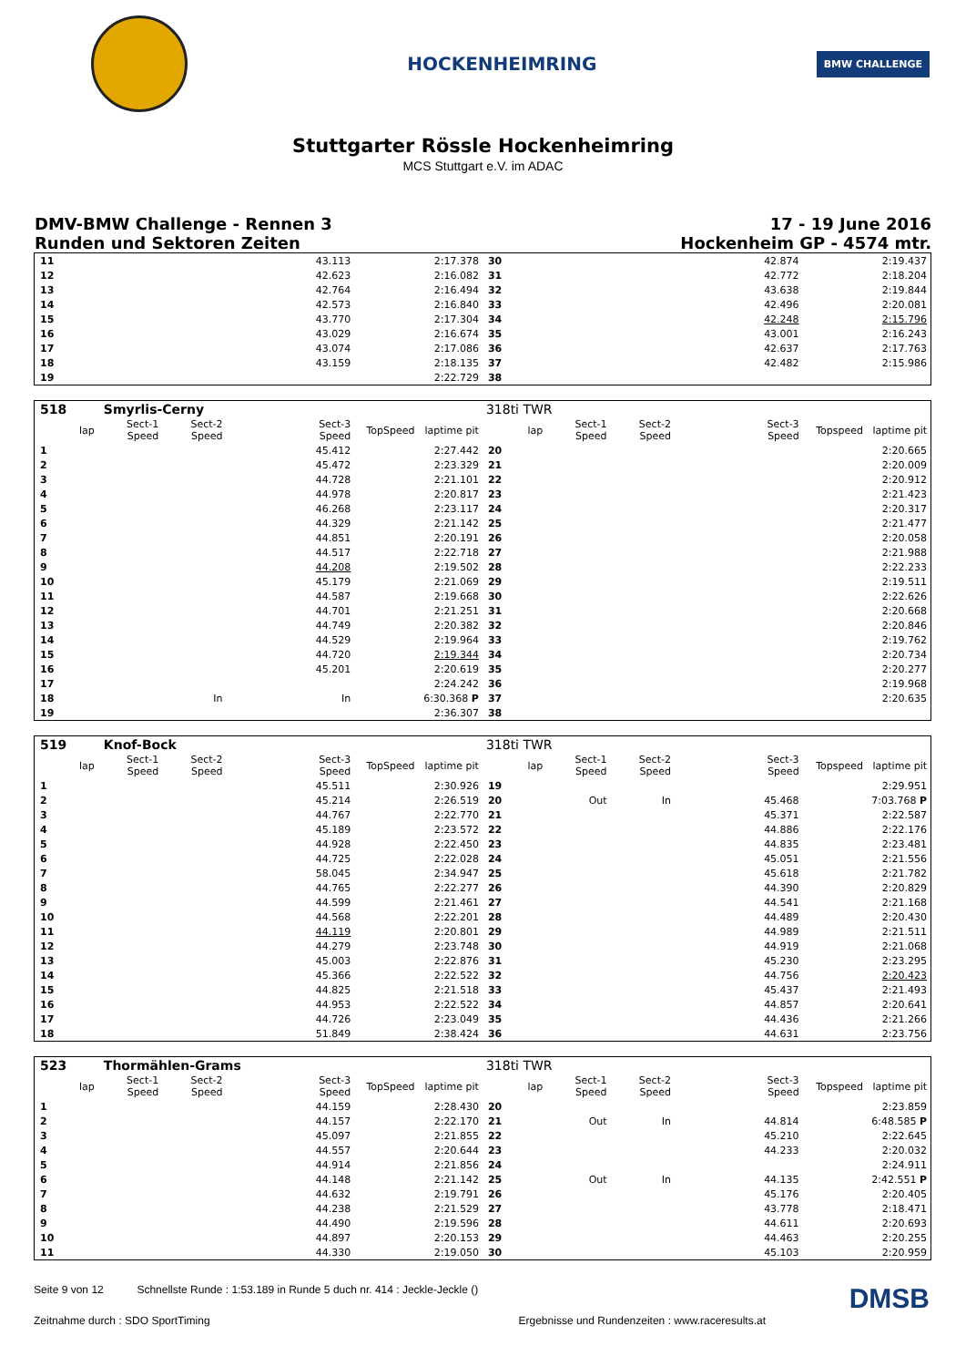HOCKENHEIMRING
BMW CHALLENGE
Stuttgarter Rössle Hockenheimring
MCS Stuttgart e.V. im ADAC
DMV-BMW Challenge - Rennen 3
Runden und Sektoren Zeiten
17 - 19 June 2016
Hockenheim GP - 4574 mtr.
| 11 | | | | 43.113 | | 2:17.378 | 30 | | | | 42.874 | | 2:19.437 |
| 12 | | | | 42.623 | | 2:16.082 | 31 | | | | 42.772 | | 2:18.204 |
| 13 | | | | 42.764 | | 2:16.494 | 32 | | | | 43.638 | | 2:19.844 |
| 14 | | | | 42.573 | | 2:16.840 | 33 | | | | 42.496 | | 2:20.081 |
| 15 | | | | 43.770 | | 2:17.304 | 34 | | | | 42.248 | | 2:15.796 |
| 16 | | | | 43.029 | | 2:16.674 | 35 | | | | 43.001 | | 2:16.243 |
| 17 | | | | 43.074 | | 2:17.086 | 36 | | | | 42.637 | | 2:17.763 |
| 18 | | | | 43.159 | | 2:18.135 | 37 | | | | 42.482 | | 2:15.986 |
| 19 | | | | | | 2:22.729 | 38 | | | | | | |
| 518 | Smyrlis-Cerny | | | | | | 318ti TWR | | | | | | |
| --- | --- | --- | --- | --- | --- | --- | --- | --- | --- | --- | --- | --- | --- |
| lap | Sect-1 Speed | Sect-2 Speed | | Sect-3 Speed | TopSpeed | laptime pit | lap | Sect-1 Speed | Sect-2 Speed | | Sect-3 Speed | Topspeed | laptime pit |
| 1 | | | | 45.412 | | 2:27.442 | 20 | | | | | | 2:20.665 |
| 2 | | | | 45.472 | | 2:23.329 | 21 | | | | | | 2:20.009 |
| 3 | | | | 44.728 | | 2:21.101 | 22 | | | | | | 2:20.912 |
| 4 | | | | 44.978 | | 2:20.817 | 23 | | | | | | 2:21.423 |
| 5 | | | | 46.268 | | 2:23.117 | 24 | | | | | | 2:20.317 |
| 6 | | | | 44.329 | | 2:21.142 | 25 | | | | | | 2:21.477 |
| 7 | | | | 44.851 | | 2:20.191 | 26 | | | | | | 2:20.058 |
| 8 | | | | 44.517 | | 2:22.718 | 27 | | | | | | 2:21.988 |
| 9 | | | | 44.208 | | 2:19.502 | 28 | | | | | | 2:22.233 |
| 10 | | | | 45.179 | | 2:21.069 | 29 | | | | | | 2:19.511 |
| 11 | | | | 44.587 | | 2:19.668 | 30 | | | | | | 2:22.626 |
| 12 | | | | 44.701 | | 2:21.251 | 31 | | | | | | 2:20.668 |
| 13 | | | | 44.749 | | 2:20.382 | 32 | | | | | | 2:20.846 |
| 14 | | | | 44.529 | | 2:19.964 | 33 | | | | | | 2:19.762 |
| 15 | | | | 44.720 | | 2:19.344 | 34 | | | | | | 2:20.734 |
| 16 | | | | 45.201 | | 2:20.619 | 35 | | | | | | 2:20.277 |
| 17 | | | | | | 2:24.242 | 36 | | | | | | 2:19.968 |
| 18 | | In | | In | | 6:30.368 P | 37 | | | | | | 2:20.635 |
| 19 | | | | | | 2:36.307 | 38 | | | | | | |
| 519 | Knof-Bock | | | | | | 318ti TWR | | | | | | |
| --- | --- | --- | --- | --- | --- | --- | --- | --- | --- | --- | --- | --- | --- |
| lap | Sect-1 Speed | Sect-2 Speed | | Sect-3 Speed | TopSpeed | laptime pit | lap | Sect-1 Speed | Sect-2 Speed | | Sect-3 Speed | Topspeed | laptime pit |
| 1 | | | | 45.511 | | 2:30.926 | 19 | | | | | | 2:29.951 |
| 2 | | | | 45.214 | | 2:26.519 | 20 | Out | In | | 45.468 | | 7:03.768 P |
| 3 | | | | 44.767 | | 2:22.770 | 21 | | | | 45.371 | | 2:22.587 |
| 4 | | | | 45.189 | | 2:23.572 | 22 | | | | 44.886 | | 2:22.176 |
| 5 | | | | 44.928 | | 2:22.450 | 23 | | | | 44.835 | | 2:23.481 |
| 6 | | | | 44.725 | | 2:22.028 | 24 | | | | 45.051 | | 2:21.556 |
| 7 | | | | 58.045 | | 2:34.947 | 25 | | | | 45.618 | | 2:21.782 |
| 8 | | | | 44.765 | | 2:22.277 | 26 | | | | 44.390 | | 2:20.829 |
| 9 | | | | 44.599 | | 2:21.461 | 27 | | | | 44.541 | | 2:21.168 |
| 10 | | | | 44.568 | | 2:22.201 | 28 | | | | 44.489 | | 2:20.430 |
| 11 | | | | 44.119 | | 2:20.801 | 29 | | | | 44.989 | | 2:21.511 |
| 12 | | | | 44.279 | | 2:23.748 | 30 | | | | 44.919 | | 2:21.068 |
| 13 | | | | 45.003 | | 2:22.876 | 31 | | | | 45.230 | | 2:23.295 |
| 14 | | | | 45.366 | | 2:22.522 | 32 | | | | 44.756 | | 2:20.423 |
| 15 | | | | 44.825 | | 2:21.518 | 33 | | | | 45.437 | | 2:21.493 |
| 16 | | | | 44.953 | | 2:22.522 | 34 | | | | 44.857 | | 2:20.641 |
| 17 | | | | 44.726 | | 2:23.049 | 35 | | | | 44.436 | | 2:21.266 |
| 18 | | | | 51.849 | | 2:38.424 | 36 | | | | 44.631 | | 2:23.756 |
| 523 | Thormählen-Grams | | | | | | 318ti TWR | | | | | | |
| --- | --- | --- | --- | --- | --- | --- | --- | --- | --- | --- | --- | --- | --- |
| lap | Sect-1 Speed | Sect-2 Speed | | Sect-3 Speed | TopSpeed | laptime pit | lap | Sect-1 Speed | Sect-2 Speed | | Sect-3 Speed | Topspeed | laptime pit |
| 1 | | | | 44.159 | | 2:28.430 | 20 | | | | | | 2:23.859 |
| 2 | | | | 44.157 | | 2:22.170 | 21 | Out | In | | 44.814 | | 6:48.585 P |
| 3 | | | | 45.097 | | 2:21.855 | 22 | | | | 45.210 | | 2:22.645 |
| 4 | | | | 44.557 | | 2:20.644 | 23 | | | | 44.233 | | 2:20.032 |
| 5 | | | | 44.914 | | 2:21.856 | 24 | | | | | | 2:24.911 |
| 6 | | | | 44.148 | | 2:21.142 | 25 | Out | In | | 44.135 | | 2:42.551 P |
| 7 | | | | 44.632 | | 2:19.791 | 26 | | | | 45.176 | | 2:20.405 |
| 8 | | | | 44.238 | | 2:21.529 | 27 | | | | 43.778 | | 2:18.471 |
| 9 | | | | 44.490 | | 2:19.596 | 28 | | | | 44.611 | | 2:20.693 |
| 10 | | | | 44.897 | | 2:20.153 | 29 | | | | 44.463 | | 2:20.255 |
| 11 | | | | 44.330 | | 2:19.050 | 30 | | | | 45.103 | | 2:20.959 |
Seite 9 von 12 Schnellste Runde : 1:53.189 in Runde 5 duch nr. 414 : Jeckle-Jeckle ()
DMSB
Zeitnahme durch : SDO SportTiming
Ergebnisse und Rundenzeiten : www.raceresults.at